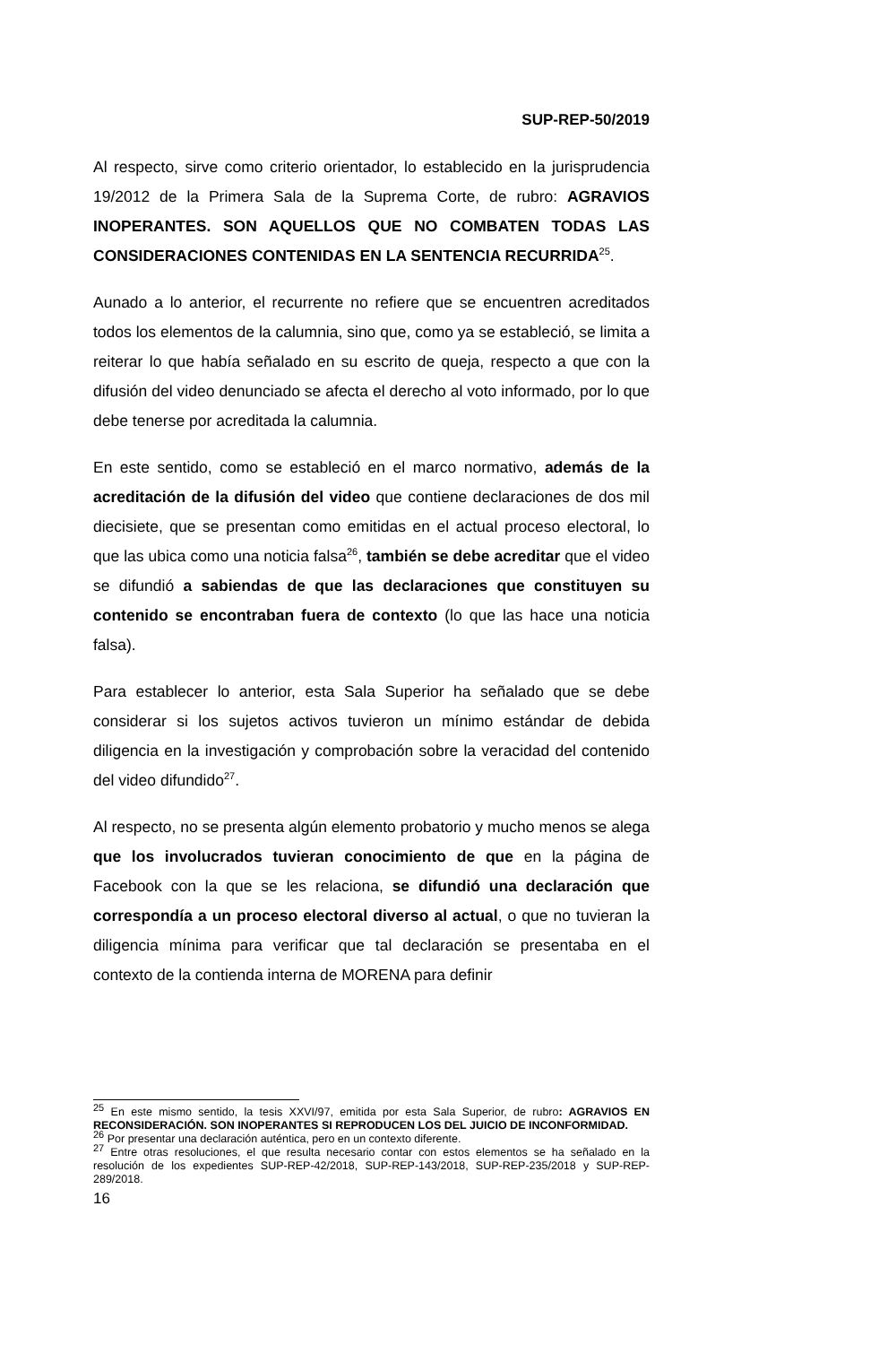SUP-REP-50/2019
Al respecto, sirve como criterio orientador, lo establecido en la jurisprudencia 19/2012 de la Primera Sala de la Suprema Corte, de rubro: AGRAVIOS INOPERANTES. SON AQUELLOS QUE NO COMBATEN TODAS LAS CONSIDERACIONES CONTENIDAS EN LA SENTENCIA RECURRIDA<sup>25</sup>.
Aunado a lo anterior, el recurrente no refiere que se encuentren acreditados todos los elementos de la calumnia, sino que, como ya se estableció, se limita a reiterar lo que había señalado en su escrito de queja, respecto a que con la difusión del video denunciado se afecta el derecho al voto informado, por lo que debe tenerse por acreditada la calumnia.
En este sentido, como se estableció en el marco normativo, además de la acreditación de la difusión del video que contiene declaraciones de dos mil diecisiete, que se presentan como emitidas en el actual proceso electoral, lo que las ubica como una noticia falsa<sup>26</sup>, también se debe acreditar que el video se difundió a sabiendas de que las declaraciones que constituyen su contenido se encontraban fuera de contexto (lo que las hace una noticia falsa).
Para establecer lo anterior, esta Sala Superior ha señalado que se debe considerar si los sujetos activos tuvieron un mínimo estándar de debida diligencia en la investigación y comprobación sobre la veracidad del contenido del video difundido<sup>27</sup>.
Al respecto, no se presenta algún elemento probatorio y mucho menos se alega que los involucrados tuvieran conocimiento de que en la página de Facebook con la que se les relaciona, se difundió una declaración que correspondía a un proceso electoral diverso al actual, o que no tuvieran la diligencia mínima para verificar que tal declaración se presentaba en el contexto de la contienda interna de MORENA para definir
<sup>25</sup> En este mismo sentido, la tesis XXVI/97, emitida por esta Sala Superior, de rubro: AGRAVIOS EN RECONSIDERACIÓN. SON INOPERANTES SI REPRODUCEN LOS DEL JUICIO DE INCONFORMIDAD.
<sup>26</sup> Por presentar una declaración auténtica, pero en un contexto diferente.
<sup>27</sup> Entre otras resoluciones, el que resulta necesario contar con estos elementos se ha señalado en la resolución de los expedientes SUP-REP-42/2018, SUP-REP-143/2018, SUP-REP-235/2018 y SUP-REP-289/2018.
16